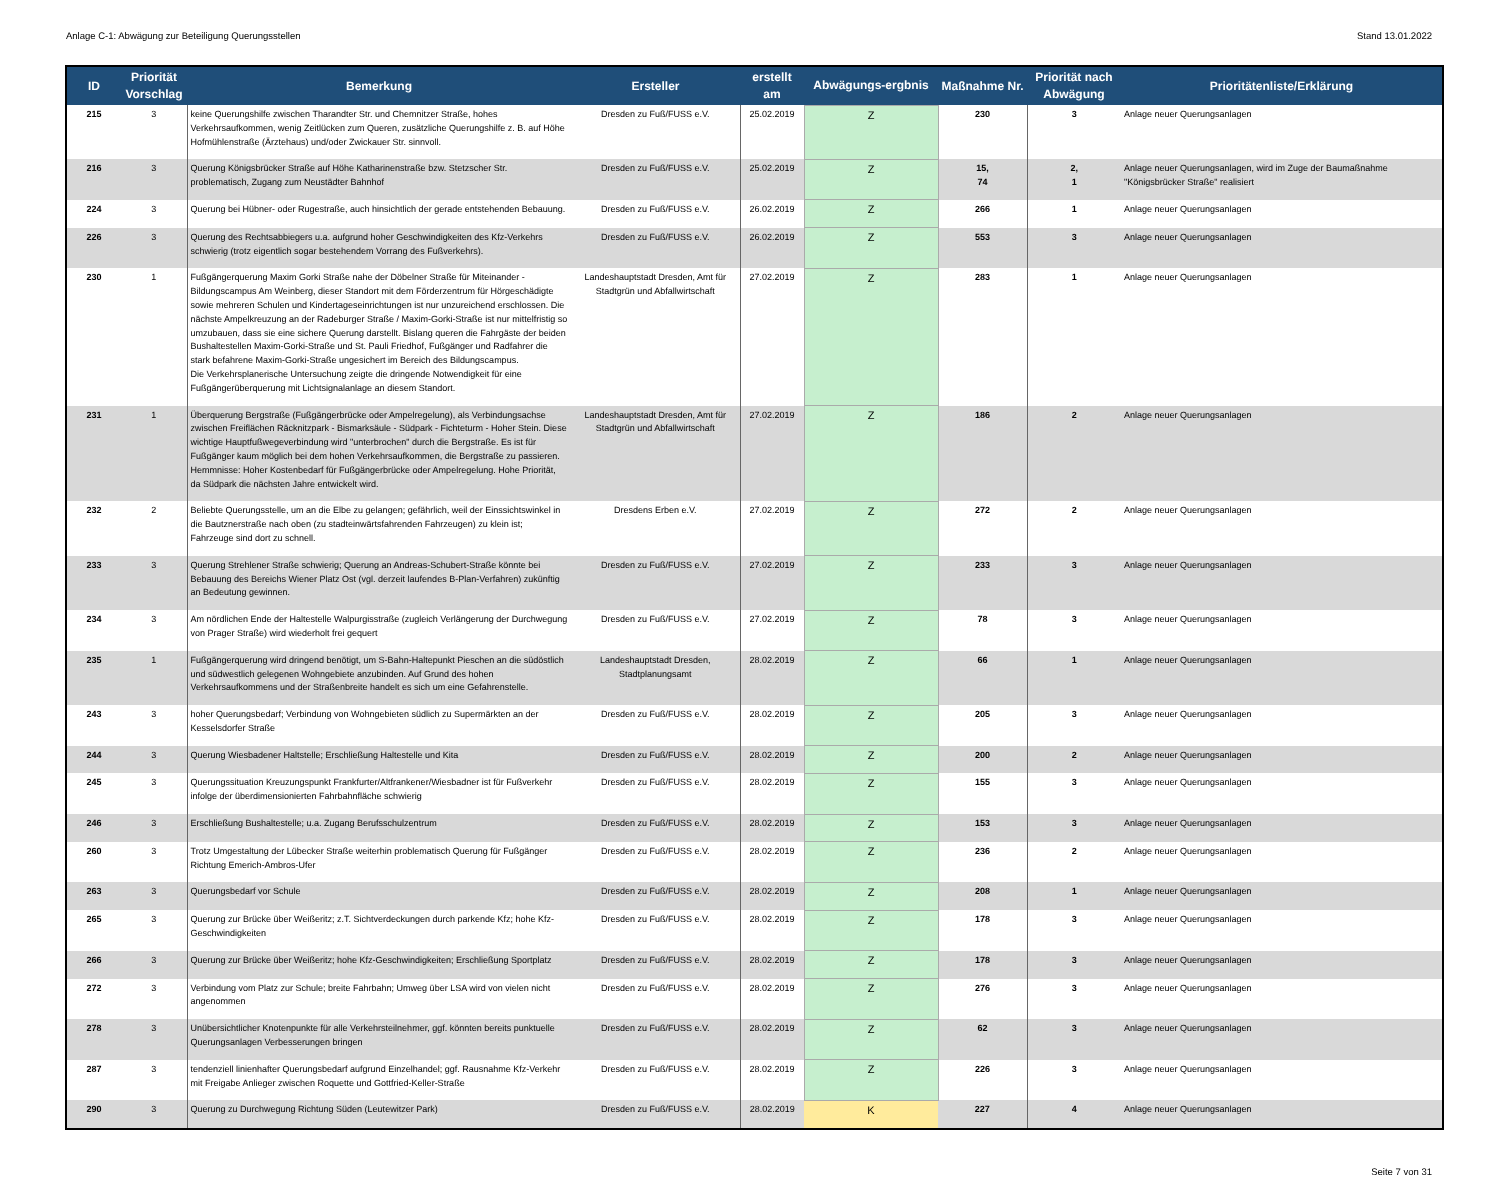Anlage C-1: Abwägung zur Beteiligung Querungsstellen Stand 13.01.2022
| ID | Priorität Vorschlag | Bemerkung | Ersteller | erstellt am | Abwägungs-ergbnis | Maßnahme Nr. | Priorität nach Abwägung | Prioritätenliste/Erklärung |
| --- | --- | --- | --- | --- | --- | --- | --- | --- |
| 215 | 3 | keine Querungshilfe zwischen Tharandter Str. und Chemnitzer Straße, hohes Verkehrsaufkommen, wenig Zeitlücken zum Queren, zusätzliche Querungshilfe z. B. auf Höhe Hofmühlenstraße (Ärztehaus) und/oder Zwickauer Str. sinnvoll. | Dresden zu Fuß/FUSS e.V. | 25.02.2019 | Z | 230 | 3 | Anlage neuer Querungsanlagen |
| 216 | 3 | Querung Königsbrücker Straße auf Höhe Katharinenstraße bzw. Stetzscher Str. problematisch, Zugang zum Neustädter Bahnhof | Dresden zu Fuß/FUSS e.V. | 25.02.2019 | Z | 15, 74 | 2, 1 | Anlage neuer Querungsanlagen, wird im Zuge der Baumaßnahme "Königsbrücker Straße" realisiert |
| 224 | 3 | Querung bei Hübner- oder Rugestraße, auch hinsichtlich der gerade entstehenden Bebauung. | Dresden zu Fuß/FUSS e.V. | 26.02.2019 | Z | 266 | 1 | Anlage neuer Querungsanlagen |
| 226 | 3 | Querung des Rechtsabbiegers u.a. aufgrund hoher Geschwindigkeiten des Kfz-Verkehrs schwierig (trotz eigentlich sogar bestehendem Vorrang des Fußverkehrs). | Dresden zu Fuß/FUSS e.V. | 26.02.2019 | Z | 553 | 3 | Anlage neuer Querungsanlagen |
| 230 | 1 | Fußgängerquerung Maxim Gorki Straße nahe der Döbelner Straße für Miteinander - Bildungscampus Am Weinberg, dieser Standort mit dem Förderzentrum für Hörgeschädigte sowie mehreren Schulen und Kindertageseinrichtungen ist nur unzureichend erschlossen. Die nächste Ampelkreuzung an der Radeburger Straße / Maxim-Gorki-Straße ist nur mittelfristig so umzubauen, dass sie eine sichere Querung darstellt. Bislang queren die Fahrgäste der beiden Bushaltestellen Maxim-Gorki-Straße und St. Pauli Friedhof, Fußgänger und Radfahrer die stark befahrene Maxim-Gorki-Straße ungesichert im Bereich des Bildungscampus. Die Verkehrsplanerische Untersuchung zeigte die dringende Notwendigkeit für eine Fußgängerüberquerung mit Lichtsignalanlage an diesem Standort. | Landeshauptstadt Dresden, Amt für Stadtgrün und Abfallwirtschaft | 27.02.2019 | Z | 283 | 1 | Anlage neuer Querungsanlagen |
| 231 | 1 | Überquerung Bergstraße (Fußgängerbrücke oder Ampelregelung), als Verbindungsachse zwischen Freiflächen Räcknitzpark - Bismarksäule - Südpark - Fichteturm - Hoher Stein. Diese wichtige Hauptfußwegeverbindung wird "unterbrochen" durch die Bergstraße. Es ist für Fußgänger kaum möglich bei dem hohen Verkehrsaufkommen, die Bergstraße zu passieren. Hemmnisse: Hoher Kostenbedarf für Fußgängerbrücke oder Ampelregelung. Hohe Priorität, da Südpark die nächsten Jahre entwickelt wird. | Landeshauptstadt Dresden, Amt für Stadtgrün und Abfallwirtschaft | 27.02.2019 | Z | 186 | 2 | Anlage neuer Querungsanlagen |
| 232 | 2 | Beliebte Querungsstelle, um an die Elbe zu gelangen; gefährlich, weil der Einssichtswinkel in die Bautznerstraße nach oben (zu stadteinwärtsfahrenden Fahrzeugen) zu klein ist; Fahrzeuge sind dort zu schnell. | Dresdens Erben e.V. | 27.02.2019 | Z | 272 | 2 | Anlage neuer Querungsanlagen |
| 233 | 3 | Querung Strehlener Straße schwierig; Querung an Andreas-Schubert-Straße könnte bei Bebauung des Bereichs Wiener Platz Ost (vgl. derzeit laufendes B-Plan-Verfahren) zukünftig an Bedeutung gewinnen. | Dresden zu Fuß/FUSS e.V. | 27.02.2019 | Z | 233 | 3 | Anlage neuer Querungsanlagen |
| 234 | 3 | Am nördlichen Ende der Haltestelle Walpurgisstraße (zugleich Verlängerung der Durchwegung von Prager Straße) wird wiederholt frei gequert | Dresden zu Fuß/FUSS e.V. | 27.02.2019 | Z | 78 | 3 | Anlage neuer Querungsanlagen |
| 235 | 1 | Fußgängerquerung wird dringend benötigt, um S-Bahn-Haltepunkt Pieschen an die südöstlich und südwestlich gelegenen Wohngebiete anzubinden. Auf Grund des hohen Verkehrsaufkommens und der Straßenbreite handelt es sich um eine Gefahrenstelle. | Landeshauptstadt Dresden, Stadtplanungsamt | 28.02.2019 | Z | 66 | 1 | Anlage neuer Querungsanlagen |
| 243 | 3 | hoher Querungsbedarf; Verbindung von Wohngebieten südlich zu Supermärkten an der Kesselsdorfer Straße | Dresden zu Fuß/FUSS e.V. | 28.02.2019 | Z | 205 | 3 | Anlage neuer Querungsanlagen |
| 244 | 3 | Querung Wiesbadener Haltstelle; Erschließung Haltestelle und Kita | Dresden zu Fuß/FUSS e.V. | 28.02.2019 | Z | 200 | 2 | Anlage neuer Querungsanlagen |
| 245 | 3 | Querungssituation Kreuzungspunkt Frankfurter/Altfrankener/Wiesbadner ist für Fußverkehr infolge der überdimensionierten Fahrbahnfläche schwierig | Dresden zu Fuß/FUSS e.V. | 28.02.2019 | Z | 155 | 3 | Anlage neuer Querungsanlagen |
| 246 | 3 | Erschließung Bushaltestelle; u.a. Zugang Berufsschulzentrum | Dresden zu Fuß/FUSS e.V. | 28.02.2019 | Z | 153 | 3 | Anlage neuer Querungsanlagen |
| 260 | 3 | Trotz Umgestaltung der Lübecker Straße weiterhin problematisch Querung für Fußgänger Richtung Emerich-Ambros-Ufer | Dresden zu Fuß/FUSS e.V. | 28.02.2019 | Z | 236 | 2 | Anlage neuer Querungsanlagen |
| 263 | 3 | Querungsbedarf vor Schule | Dresden zu Fuß/FUSS e.V. | 28.02.2019 | Z | 208 | 1 | Anlage neuer Querungsanlagen |
| 265 | 3 | Querung zur Brücke über Weißeritz; z.T. Sichtverdeckungen durch parkende Kfz; hohe Kfz-Geschwindigkeiten | Dresden zu Fuß/FUSS e.V. | 28.02.2019 | Z | 178 | 3 | Anlage neuer Querungsanlagen |
| 266 | 3 | Querung zur Brücke über Weißeritz; hohe Kfz-Geschwindigkeiten; Erschließung Sportplatz | Dresden zu Fuß/FUSS e.V. | 28.02.2019 | Z | 178 | 3 | Anlage neuer Querungsanlagen |
| 272 | 3 | Verbindung vom Platz zur Schule; breite Fahrbahn; Umweg über LSA wird von vielen nicht angenommen | Dresden zu Fuß/FUSS e.V. | 28.02.2019 | Z | 276 | 3 | Anlage neuer Querungsanlagen |
| 278 | 3 | Unübersichtlicher Knotenpunkte für alle Verkehrsteilnehmer, ggf. könnten bereits punktuelle Querungsanlagen Verbesserungen bringen | Dresden zu Fuß/FUSS e.V. | 28.02.2019 | Z | 62 | 3 | Anlage neuer Querungsanlagen |
| 287 | 3 | tendenziell linienhafter Querungsbedarf aufgrund Einzelhandel; ggf. Rausnahme Kfz-Verkehr mit Freigabe Anlieger zwischen Roquette und Gottfried-Keller-Straße | Dresden zu Fuß/FUSS e.V. | 28.02.2019 | Z | 226 | 3 | Anlage neuer Querungsanlagen |
| 290 | 3 | Querung zu Durchwegung Richtung Süden (Leutewitzer Park) | Dresden zu Fuß/FUSS e.V. | 28.02.2019 | K | 227 | 4 | Anlage neuer Querungsanlagen |
Seite 7 von 31